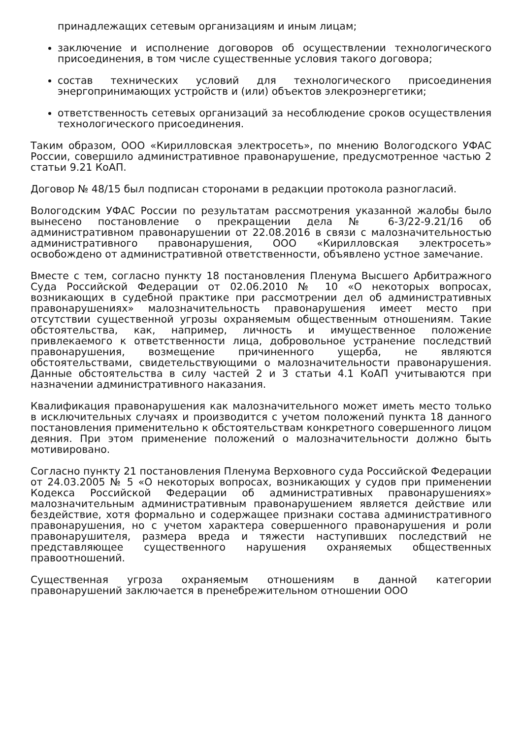принадлежащих сетевым организациям и иным лицам;
заключение и исполнение договоров об осуществлении технологического присоединения, в том числе существенные условия такого договора;
состав технических условий для технологического присоединения энергопринимающих устройств и (или) объектов элекроэнергетики;
ответственность сетевых организаций за несоблюдение сроков осуществления технологического присоединения.
Таким образом, ООО «Кирилловская электросеть», по мнению Вологодского УФАС России, совершило административное правонарушение, предусмотренное частью 2 статьи 9.21 КоАП.
Договор № 48/15 был подписан сторонами в редакции протокола разногласий.
Вологодским УФАС России по результатам рассмотрения указанной жалобы было вынесено постановление о прекращении дела № 6-3/22-9.21/16 об административном правонарушении от 22.08.2016 в связи с малозначительностью административного правонарушения, ООО «Кирилловская электросеть» освобождено от административной ответственности, объявлено устное замечание.
Вместе с тем, согласно пункту 18 постановления Пленума Высшего Арбитражного Суда Российской Федерации от 02.06.2010 № 10 «О некоторых вопросах, возникающих в судебной практике при рассмотрении дел об административных правонарушениях» малозначительность правонарушения имеет место при отсутствии существенной угрозы охраняемым общественным отношениям. Такие обстоятельства, как, например, личность и имущественное положение привлекаемого к ответственности лица, добровольное устранение последствий правонарушения, возмещение причиненного ущерба, не являются обстоятельствами, свидетельствующими о малозначительности правонарушения. Данные обстоятельства в силу частей 2 и 3 статьи 4.1 КоАП учитываются при назначении административного наказания.
Квалификация правонарушения как малозначительного может иметь место только в исключительных случаях и производится с учетом положений пункта 18 данного постановления применительно к обстоятельствам конкретного совершенного лицом деяния. При этом применение положений о малозначительности должно быть мотивировано.
Согласно пункту 21 постановления Пленума Верховного суда Российской Федерации от 24.03.2005 № 5 «О некоторых вопросах, возникающих у судов при применении Кодекса Российской Федерации об административных правонарушениях» малозначительным административным правонарушением является действие или бездействие, хотя формально и содержащее признаки состава административного правонарушения, но с учетом характера совершенного правонарушения и роли правонарушителя, размера вреда и тяжести наступивших последствий не представляющее существенного нарушения охраняемых общественных правоотношений.
Существенная угроза охраняемым отношениям в данной категории правонарушений заключается в пренебрежительном отношении ООО